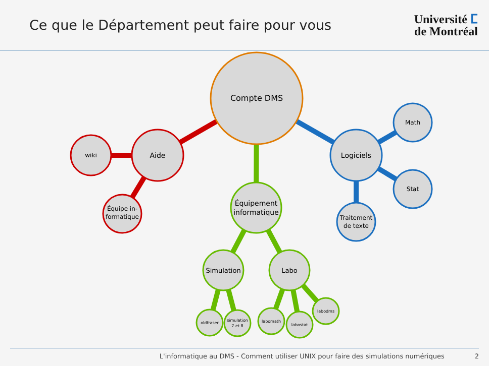Ce que le Département peut faire pour vous
Université ⵎ
de Montréal
Compte DMS
Aide
wiki
Équipe in-
formatique
Équipement informatique
Simulation
Labo
oldfraser
simulation
7 et 8
labomath
labostat
labodms
Logiciels
Math
Stat
Traitement
de texte
L'informatique au DMS - Comment utiliser UNIX pour faire des simulations numériques 2